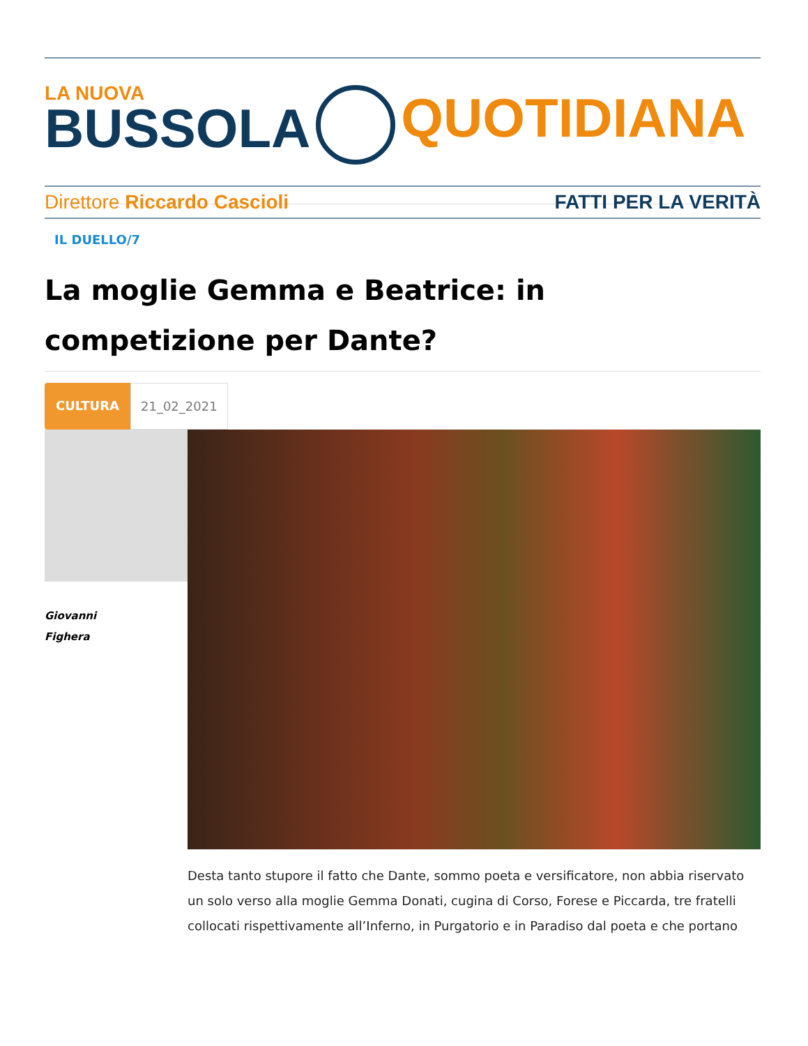LA NUOVA
BUSSOLA
QUOTIDIANA
Direttore Riccardo Cascioli FATTI PER LA VERITÀ
IL DUELLO/7
La moglie Gemma e Beatrice: in competizione per Dante?
CULTURA 21_02_2021
Giovanni
Fighera
Desta tanto stupore il fatto che Dante, sommo poeta e versificatore, non abbia riservato un solo verso alla moglie Gemma Donati, cugina di Corso, Forese e Piccarda, tre fratelli collocati rispettivamente all’Inferno, in Purgatorio e in Paradiso dal poeta e che portano